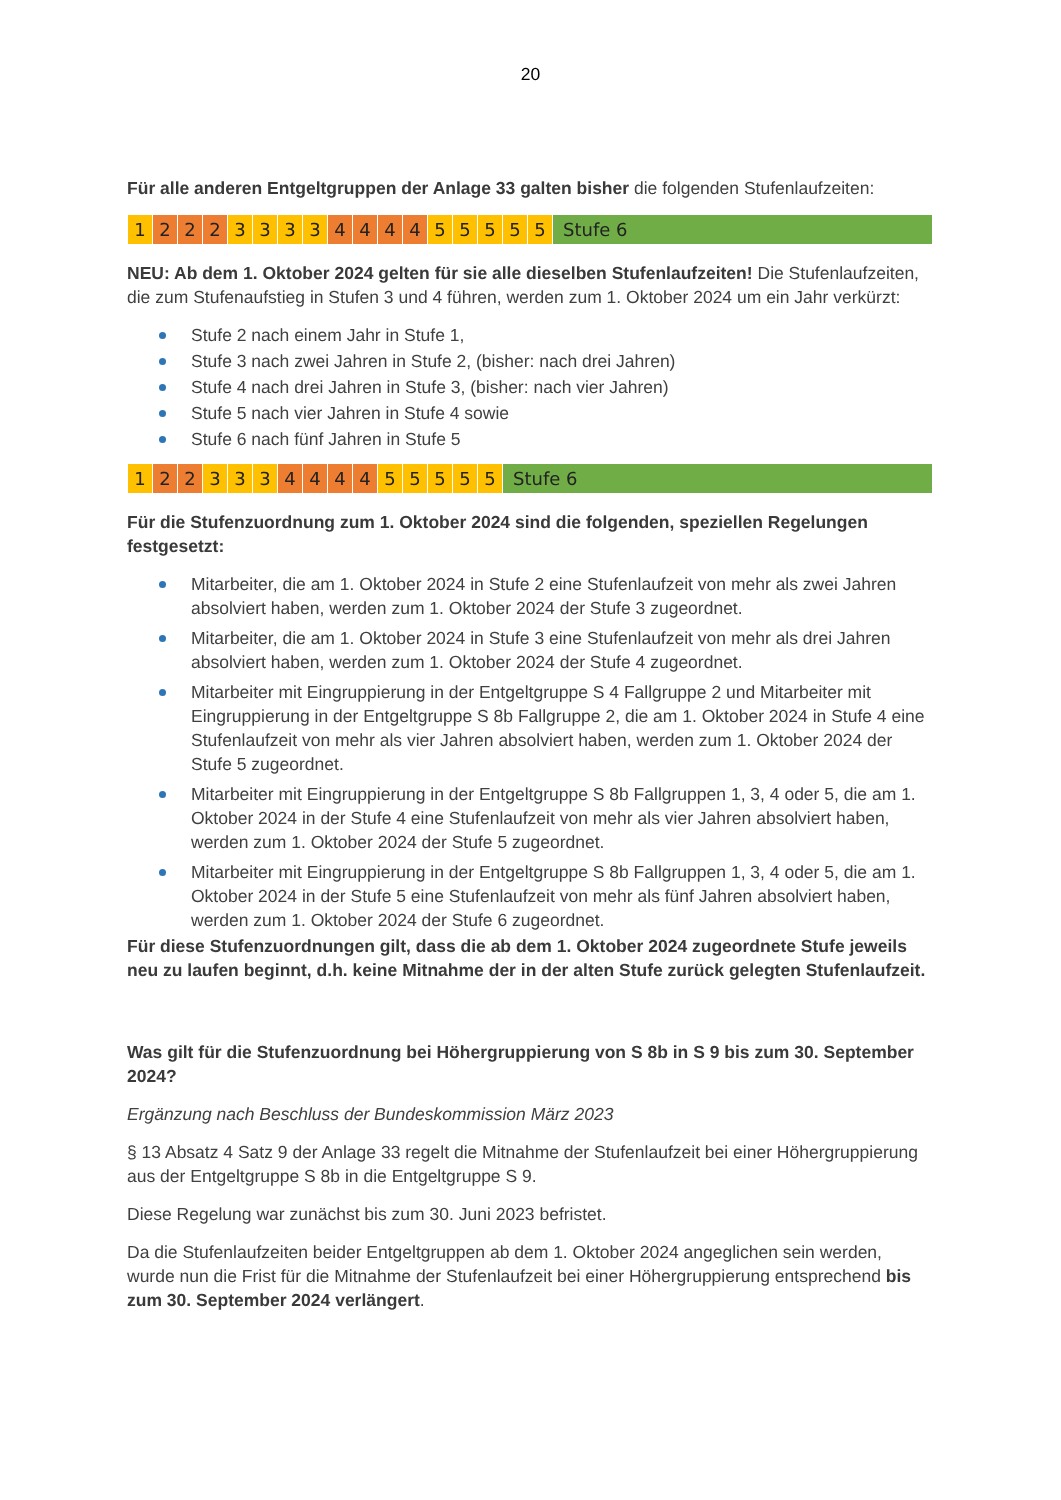20
Für alle anderen Entgeltgruppen der Anlage 33 galten bisher die folgenden Stufenlaufzeiten:
| 1 | 2 | 2 | 2 | 3 | 3 | 3 | 3 | 4 | 4 | 4 | 4 | 5 | 5 | 5 | 5 | 5 | Stufe 6 |
NEU: Ab dem 1. Oktober 2024 gelten für sie alle dieselben Stufenlaufzeiten! Die Stufenlaufzeiten, die zum Stufenaufstieg in Stufen 3 und 4 führen, werden zum 1. Oktober 2024 um ein Jahr verkürzt:
Stufe 2 nach einem Jahr in Stufe 1,
Stufe 3 nach zwei Jahren in Stufe 2, (bisher: nach drei Jahren)
Stufe 4 nach drei Jahren in Stufe 3, (bisher: nach vier Jahren)
Stufe 5 nach vier Jahren in Stufe 4 sowie
Stufe 6 nach fünf Jahren in Stufe 5
| 1 | 2 | 2 | 3 | 3 | 3 | 4 | 4 | 4 | 4 | 5 | 5 | 5 | 5 | 5 | Stufe 6 |
Für die Stufenzuordnung zum 1. Oktober 2024 sind die folgenden, speziellen Regelungen festgesetzt:
Mitarbeiter, die am 1. Oktober 2024 in Stufe 2 eine Stufenlaufzeit von mehr als zwei Jahren absolviert haben, werden zum 1. Oktober 2024 der Stufe 3 zugeordnet.
Mitarbeiter, die am 1. Oktober 2024 in Stufe 3 eine Stufenlaufzeit von mehr als drei Jahren absolviert haben, werden zum 1. Oktober 2024 der Stufe 4 zugeordnet.
Mitarbeiter mit Eingruppierung in der Entgeltgruppe S 4 Fallgruppe 2 und Mitarbeiter mit Eingruppierung in der Entgeltgruppe S 8b Fallgruppe 2, die am 1. Oktober 2024 in Stufe 4 eine Stufenlaufzeit von mehr als vier Jahren absolviert haben, werden zum 1. Oktober 2024 der Stufe 5 zugeordnet.
Mitarbeiter mit Eingruppierung in der Entgeltgruppe S 8b Fallgruppen 1, 3, 4 oder 5, die am 1. Oktober 2024 in der Stufe 4 eine Stufenlaufzeit von mehr als vier Jahren absolviert haben, werden zum 1. Oktober 2024 der Stufe 5 zugeordnet.
Mitarbeiter mit Eingruppierung in der Entgeltgruppe S 8b Fallgruppen 1, 3, 4 oder 5, die am 1. Oktober 2024 in der Stufe 5 eine Stufenlaufzeit von mehr als fünf Jahren absolviert haben, werden zum 1. Oktober 2024 der Stufe 6 zugeordnet.
Für diese Stufenzuordnungen gilt, dass die ab dem 1. Oktober 2024 zugeordnete Stufe jeweils neu zu laufen beginnt, d.h. keine Mitnahme der in der alten Stufe zurück gelegten Stufenlaufzeit.
Was gilt für die Stufenzuordnung bei Höhergruppierung von S 8b in S 9 bis zum 30. September 2024?
Ergänzung nach Beschluss der Bundeskommission März 2023
§ 13 Absatz 4 Satz 9 der Anlage 33 regelt die Mitnahme der Stufenlaufzeit bei einer Höhergruppierung aus der Entgeltgruppe S 8b in die Entgeltgruppe S 9.
Diese Regelung war zunächst bis zum 30. Juni 2023 befristet.
Da die Stufenlaufzeiten beider Entgeltgruppen ab dem 1. Oktober 2024 angeglichen sein werden, wurde nun die Frist für die Mitnahme der Stufenlaufzeit bei einer Höhergruppierung entsprechend bis zum 30. September 2024 verlängert.